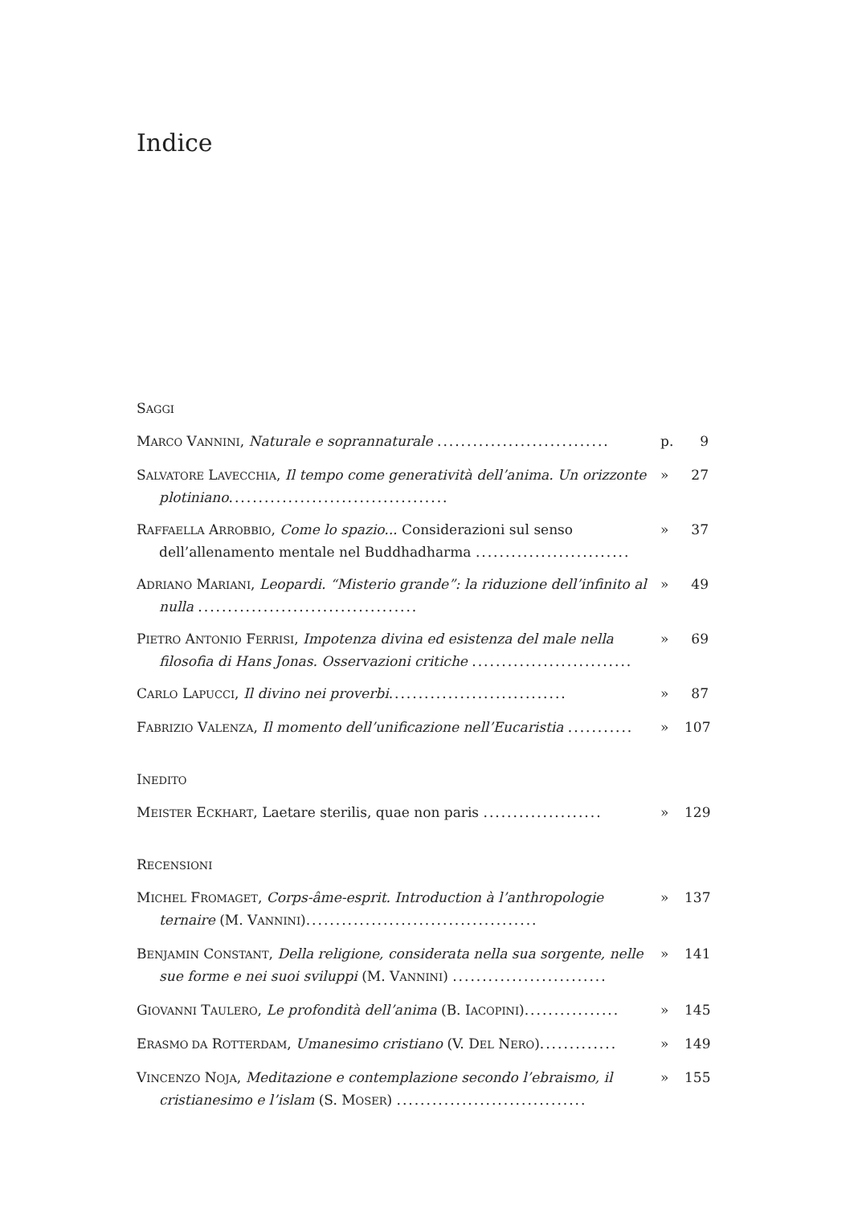Indice
SAGGI
MARCO VANNINI, Naturale e soprannaturale .............................
p. 9
SALVATORE LAVECCHIA, Il tempo come generatività dell’anima. Un orizzonte plotiniano.....................................
» 27
RAFFAELLA ARROBBIO, Come lo spazio... Considerazioni sul senso dell’allenamento mentale nel Buddhadharma ..........................
» 37
ADRIANO MARIANI, Leopardi. “Misterio grande”: la riduzione dell’infinito al nulla .....................................
» 49
PIETRO ANTONIO FERRISI, Impotenza divina ed esistenza del male nella filosofia di Hans Jonas. Osservazioni critiche ...........................
» 69
CARLO LAPUCCI, Il divino nei proverbi..............................
» 87
FABRIZIO VALENZA, Il momento dell’unificazione nell’Eucaristia ...........
» 107
INEDITO
MEISTER ECKHART, Laetare sterilis, quae non paris ....................
» 129
RECENSIONI
MICHEL FROMAGET, Corps-âme-esprit. Introduction à l’anthropologie ternaire (M. VANNINI).......................................
» 137
BENJAMIN CONSTANT, Della religione, considerata nella sua sorgente, nelle sue forme e nei suoi sviluppi (M. VANNINI) ..........................
» 141
GIOVANNI TAULERO, Le profondità dell’anima (B. IACOPINI)................
» 145
ERASMO DA ROTTERDAM, Umanesimo cristiano (V. DEL NERO).............
» 149
VINCENZO NOJA, Meditazione e contemplazione secondo l’ebraismo, il cristianesimo e l’islam (S. MOSER) ................................
» 155